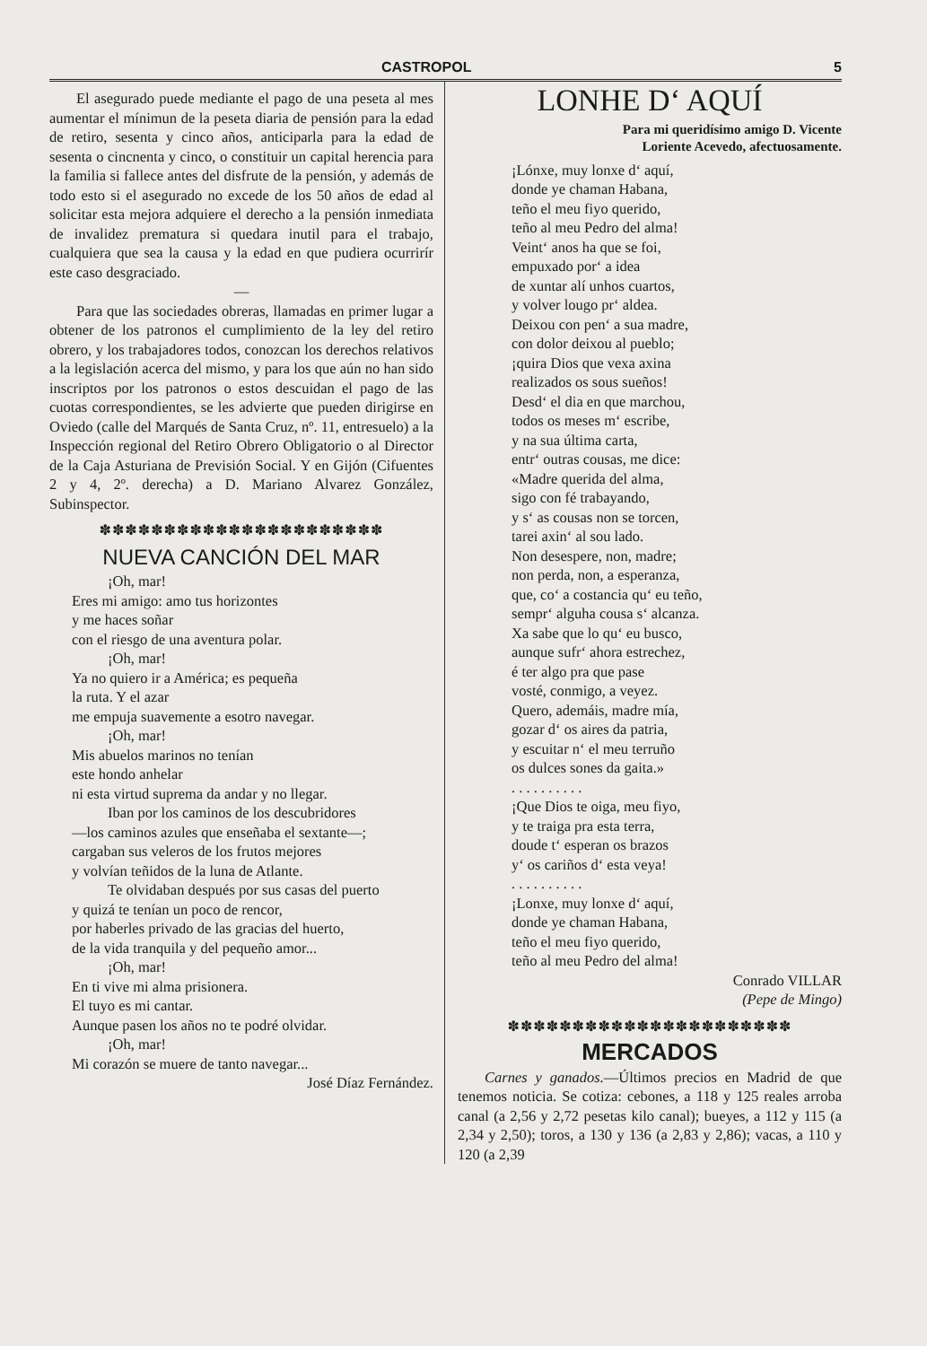CASTROPOL 5
El asegurado puede mediante el pago de una peseta al mes aumentar el mínimun de la peseta diaria de pensión para la edad de retiro, sesenta y cinco años, anticiparla para la edad de sesenta o cincnenta y cinco, o constituir un capital herencia para la familia si fallece antes del disfrute de la pensión, y además de todo esto si el asegurado no excede de los 50 años de edad al solicitar esta mejora adquiere el derecho a la pensión inmediata de invalidez prematura si quedara inutil para el trabajo, cualquiera que sea la causa y la edad en que pudiera ocurrirír este caso desgraciado.
—
Para que las sociedades obreras, llamadas en primer lugar a obtener de los patronos el cumplimiento de la ley del retiro obrero, y los trabajadores todos, conozcan los derechos relativos a la legislación acerca del mismo, y para los que aún no han sido inscriptos por los patronos o estos descuidan el pago de las cuotas correspondientes, se les advierte que pueden dirigirse en Oviedo (calle del Marqués de Santa Cruz, nº. 11, entresuelo) a la Inspección regional del Retiro Obrero Obligatorio o al Director de la Caja Asturiana de Previsión Social. Y en Gijón (Cifuentes 2 y 4, 2º. derecha) a D. Mariano Alvarez González, Subinspector.
✽✽✽✽✽✽✽✽✽✽✽✽✽✽✽✽✽✽✽✽✽✽
NUEVA CANCIÓN DEL MAR
¡Oh, mar!
Eres mi amigo: amo tus horizontes
y me haces soñar
con el riesgo de una aventura polar.
¡Oh, mar!
Ya no quiero ir a América; es pequeña
la ruta. Y el azar
me empuja suavemente a esotro navegar.
¡Oh, mar!
Mis abuelos marinos no tenían
este hondo anhelar
ni esta virtud suprema da andar y no llegar.
Iban por los caminos de los descubridores
—los caminos azules que enseñaba el sextante—;
cargaban sus veleros de los frutos mejores
y volvían teñidos de la luna de Atlante.
Te olvidaban después por sus casas del puerto
y quizá te tenían un poco de rencor,
por haberles privado de las gracias del huerto,
de la vida tranquila y del pequeño amor...
¡Oh, mar!
En ti vive mi alma prisionera.
El tuyo es mi cantar.
Aunque pasen los años no te podré olvidar.
¡Oh, mar!
Mi corazón se muere de tanto navegar...
José Díaz Fernández.
LONHE D‘ AQUÍ
Para mi queridísimo amigo D. Vicente
Loriente Acevedo, afectuosamente.
¡Lónxe, muy lonxe d‘ aquí,
donde ye chaman Habana,
teño el meu fiyo querido,
teño al meu Pedro del alma!
Veint‘ anos ha que se foi,
empuxado por‘ a idea
de xuntar alí unhos cuartos,
y volver lougo pr‘ aldea.
Deixou con pen‘ a sua madre,
con dolor deixou al pueblo;
¡quira Dios que vexa axina
realizados os sous sueños!
Desd‘ el dia en que marchou,
todos os meses m‘ escribe,
y na sua última carta,
entr‘ outras cousas, me dice:
«Madre querida del alma,
sigo con fé trabayando,
y s‘ as cousas non se torcen,
tarei axin‘ al sou lado.
Non desespere, non, madre;
non perda, non, a esperanza,
que, co‘ a costancia qu‘ eu teño,
sempr‘ alguha cousa s‘ alcanza.
Xa sabe que lo qu‘ eu busco,
aunque sufr‘ ahora estrechez,
é ter algo pra que pase
vosté, conmigo, a veyez.
Quero, ademáis, madre mía,
gozar d‘ os aires da patria,
y escuitar n‘ el meu terruño
os dulces sones da gaita.»
. . . . . . . . . .
¡Que Dios te oiga, meu fiyo,
y te traiga pra esta terra,
doude t‘ esperan os brazos
y‘ os cariños d‘ esta veya!
. . . . . . . . . .
¡Lonxe, muy lonxe d‘ aquí,
donde ye chaman Habana,
teño el meu fiyo querido,
teño al meu Pedro del alma!
Conrado VILLAR
(Pepe de Mingo)
✽✽✽✽✽✽✽✽✽✽✽✽✽✽✽✽✽✽✽✽✽✽
MERCADOS
Carnes y ganados.—Últimos precios en Madrid de que tenemos noticia. Se cotiza: cebones, a 118 y 125 reales arroba canal (a 2,56 y 2,72 pesetas kilo canal); bueyes, a 112 y 115 (a 2,34 y 2,50); toros, a 130 y 136 (a 2,83 y 2,86); vacas, a 110 y 120 (a 2,39